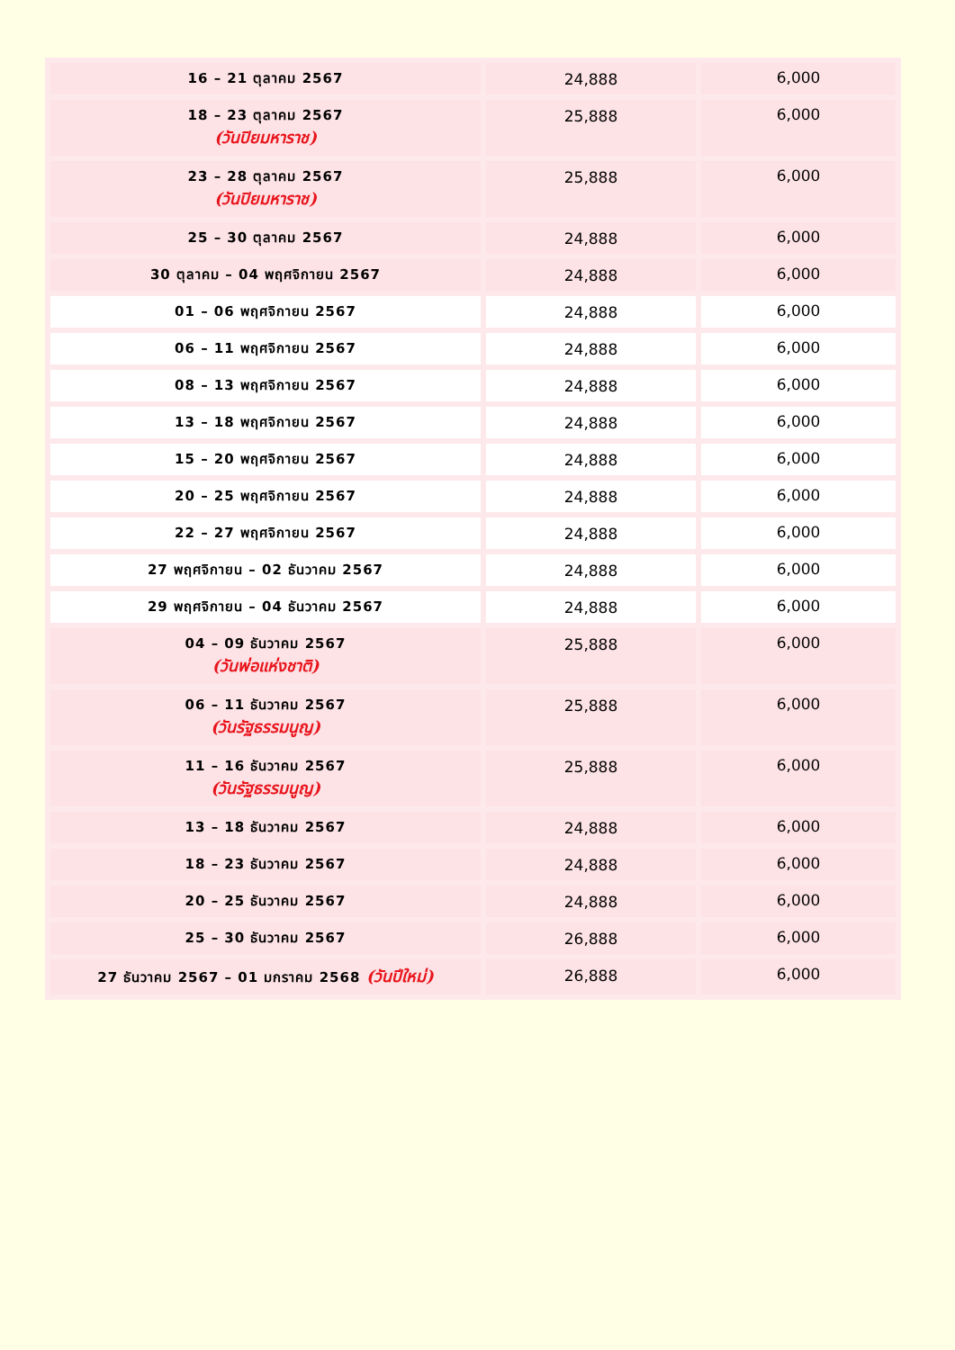| 16 – 21 ตุลาคม 2567 | 24,888 | 6,000 |
| 18 – 23 ตุลาคม 2567 (วันปิยมหาราช) | 25,888 | 6,000 |
| 23 – 28 ตุลาคม 2567 (วันปิยมหาราช) | 25,888 | 6,000 |
| 25 – 30 ตุลาคม 2567 | 24,888 | 6,000 |
| 30 ตุลาคม – 04 พฤศจิกายน 2567 | 24,888 | 6,000 |
| 01 – 06 พฤศจิกายน 2567 | 24,888 | 6,000 |
| 06 – 11 พฤศจิกายน 2567 | 24,888 | 6,000 |
| 08 – 13 พฤศจิกายน 2567 | 24,888 | 6,000 |
| 13 – 18 พฤศจิกายน 2567 | 24,888 | 6,000 |
| 15 – 20 พฤศจิกายน 2567 | 24,888 | 6,000 |
| 20 – 25 พฤศจิกายน 2567 | 24,888 | 6,000 |
| 22 – 27 พฤศจิกายน 2567 | 24,888 | 6,000 |
| 27 พฤศจิกายน – 02 ธันวาคม 2567 | 24,888 | 6,000 |
| 29 พฤศจิกายน – 04 ธันวาคม 2567 | 24,888 | 6,000 |
| 04 – 09 ธันวาคม 2567 (วันพ่อแห่งชาติ) | 25,888 | 6,000 |
| 06 – 11 ธันวาคม 2567 (วันรัฐธรรมนูญ) | 25,888 | 6,000 |
| 11 – 16 ธันวาคม 2567 (วันรัฐธรรมนูญ) | 25,888 | 6,000 |
| 13 – 18 ธันวาคม 2567 | 24,888 | 6,000 |
| 18 – 23 ธันวาคม 2567 | 24,888 | 6,000 |
| 20 – 25 ธันวาคม 2567 | 24,888 | 6,000 |
| 25 – 30 ธันวาคม 2567 | 26,888 | 6,000 |
| 27 ธันวาคม 2567 – 01 มกราคม 2568 (วันปีใหม่) | 26,888 | 6,000 |